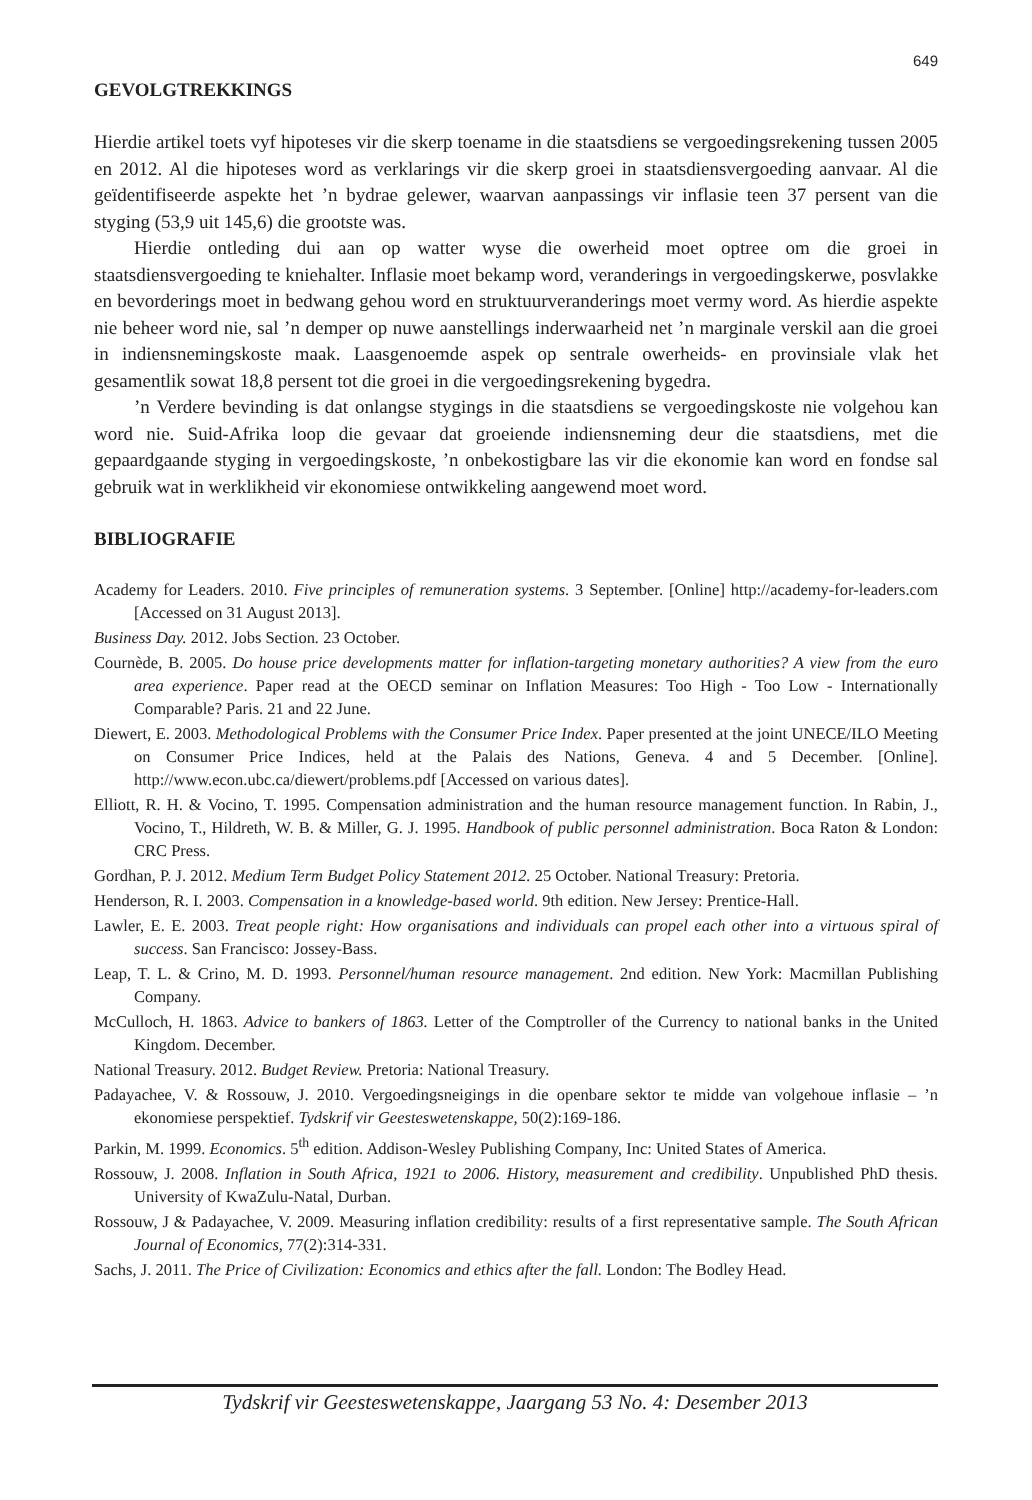649
GEVOLGTREKKINGS
Hierdie artikel toets vyf hipoteses vir die skerp toename in die staatsdiens se vergoedingsrekening tussen 2005 en 2012. Al die hipoteses word as verklarings vir die skerp groei in staatsdiensvergoeding aanvaar. Al die geïdentifiseerde aspekte het ’n bydrae gelewer, waarvan aanpassings vir inflasie teen 37 persent van die styging (53,9 uit 145,6) die grootste was.
Hierdie ontleding dui aan op watter wyse die owerheid moet optree om die groei in staatsdiensvergoeding te kniehalter. Inflasie moet bekamp word, veranderings in vergoedingskerwe, posvlakke en bevorderings moet in bedwang gehou word en struktuurveranderings moet vermy word. As hierdie aspekte nie beheer word nie, sal ’n demper op nuwe aanstellings inderwaarheid net ’n marginale verskil aan die groei in indiensnemingskoste maak. Laasgenoemde aspek op sentrale owerheids- en provinsiale vlak het gesamentlik sowat 18,8 persent tot die groei in die vergoedingsrekening bygedra.
’n Verdere bevinding is dat onlangse stygings in die staatsdiens se vergoedingskoste nie volgehou kan word nie. Suid-Afrika loop die gevaar dat groeiende indiensneming deur die staatsdiens, met die gepaardgaande styging in vergoedingskoste, ’n onbekostigbare las vir die ekonomie kan word en fondse sal gebruik wat in werklikheid vir ekonomiese ontwikkeling aangewend moet word.
BIBLIOGRAFIE
Academy for Leaders. 2010. Five principles of remuneration systems. 3 September. [Online] http://academy-for-leaders.com [Accessed on 31 August 2013].
Business Day. 2012. Jobs Section. 23 October.
Cournède, B. 2005. Do house price developments matter for inflation-targeting monetary authorities? A view from the euro area experience. Paper read at the OECD seminar on Inflation Measures: Too High - Too Low - Internationally Comparable? Paris. 21 and 22 June.
Diewert, E. 2003. Methodological Problems with the Consumer Price Index. Paper presented at the joint UNECE/ILO Meeting on Consumer Price Indices, held at the Palais des Nations, Geneva. 4 and 5 December. [Online]. http://www.econ.ubc.ca/diewert/problems.pdf [Accessed on various dates].
Elliott, R. H. & Vocino, T. 1995. Compensation administration and the human resource management function. In Rabin, J., Vocino, T., Hildreth, W. B. & Miller, G. J. 1995. Handbook of public personnel administration. Boca Raton & London: CRC Press.
Gordhan, P. J. 2012. Medium Term Budget Policy Statement 2012. 25 October. National Treasury: Pretoria.
Henderson, R. I. 2003. Compensation in a knowledge-based world. 9th edition. New Jersey: Prentice-Hall.
Lawler, E. E. 2003. Treat people right: How organisations and individuals can propel each other into a virtuous spiral of success. San Francisco: Jossey-Bass.
Leap, T. L. & Crino, M. D. 1993. Personnel/human resource management. 2nd edition. New York: Macmillan Publishing Company.
McCulloch, H. 1863. Advice to bankers of 1863. Letter of the Comptroller of the Currency to national banks in the United Kingdom. December.
National Treasury. 2012. Budget Review. Pretoria: National Treasury.
Padayachee, V. & Rossouw, J. 2010. Vergoedingsneigings in die openbare sektor te midde van volgehoue inflasie – ’n ekonomiese perspektief. Tydskrif vir Geesteswetenskappe, 50(2):169-186.
Parkin, M. 1999. Economics. 5<sup>th</sup> edition. Addison-Wesley Publishing Company, Inc: United States of America.
Rossouw, J. 2008. Inflation in South Africa, 1921 to 2006. History, measurement and credibility. Unpublished PhD thesis. University of KwaZulu-Natal, Durban.
Rossouw, J & Padayachee, V. 2009. Measuring inflation credibility: results of a first representative sample. The South African Journal of Economics, 77(2):314-331.
Sachs, J. 2011. The Price of Civilization: Economics and ethics after the fall. London: The Bodley Head.
Tydskrif vir Geesteswetenskappe, Jaargang 53 No. 4: Desember 2013